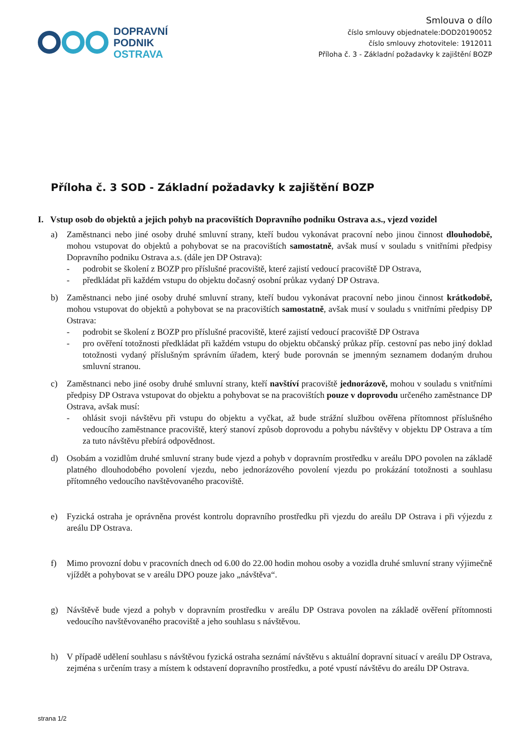DOPRAVNÍ
PODNIK
OSTRAVA
Smlouva o dílo
číslo smlouvy objednatele:DOD20190052
číslo smlouvy zhotovitele: 1912011
Příloha č. 3 - Základní požadavky k zajištění BOZP
Příloha č. 3 SOD - Základní požadavky k zajištění BOZP
I. Vstup osob do objektů a jejich pohyb na pracovištích Dopravního podniku Ostrava a.s., vjezd vozidel
a) Zaměstnanci nebo jiné osoby druhé smluvní strany, kteří budou vykonávat pracovní nebo jinou činnost dlouhodobě, mohou vstupovat do objektů a pohybovat se na pracovištích samostatně, avšak musí v souladu s vnitřními předpisy Dopravního podniku Ostrava a.s. (dále jen DP Ostrava):
- podrobit se školení z BOZP pro příslušné pracoviště, které zajistí vedoucí pracoviště DP Ostrava,
- předkládat při každém vstupu do objektu dočasný osobní průkaz vydaný DP Ostrava.
b) Zaměstnanci nebo jiné osoby druhé smluvní strany, kteří budou vykonávat pracovní nebo jinou činnost krátkodobě, mohou vstupovat do objektů a pohybovat se na pracovištích samostatně, avšak musí v souladu s vnitřními předpisy DP Ostrava:
- podrobit se školení z BOZP pro příslušné pracoviště, které zajistí vedoucí pracoviště DP Ostrava
- pro ověření totožnosti předkládat při každém vstupu do objektu občanský průkaz příp. cestovní pas nebo jiný doklad totožnosti vydaný příslušným správním úřadem, který bude porovnán se jmenným seznamem dodaným druhou smluvní stranou.
c) Zaměstnanci nebo jiné osoby druhé smluvní strany, kteří navštíví pracoviště jednorázově, mohou v souladu s vnitřními předpisy DP Ostrava vstupovat do objektu a pohybovat se na pracovištích pouze v doprovodu určeného zaměstnance DP Ostrava, avšak musí:
- ohlásit svoji návštěvu při vstupu do objektu a vyčkat, až bude strážní službou ověřena přítomnost příslušného vedoucího zaměstnance pracoviště, který stanoví způsob doprovodu a pohybu návštěvy v objektu DP Ostrava a tím za tuto návštěvu přebírá odpovědnost.
d) Osobám a vozidlům druhé smluvní strany bude vjezd a pohyb v dopravním prostředku v areálu DPO povolen na základě platného dlouhodobého povolení vjezdu, nebo jednorázového povolení vjezdu po prokázání totožnosti a souhlasu přítomného vedoucího navštěvovaného pracoviště.
e) Fyzická ostraha je oprávněna provést kontrolu dopravního prostředku při vjezdu do areálu DP Ostrava i při výjezdu z areálu DP Ostrava.
f) Mimo provozní dobu v pracovních dnech od 6.00 do 22.00 hodin mohou osoby a vozidla druhé smluvní strany výjimečně vjíždět a pohybovat se v areálu DPO pouze jako „návštěva“.
g) Návštěvě bude vjezd a pohyb v dopravním prostředku v areálu DP Ostrava povolen na základě ověření přítomnosti vedoucího navštěvovaného pracoviště a jeho souhlasu s návštěvou.
h) V případě udělení souhlasu s návštěvou fyzická ostraha seznámí návštěvu s aktuální dopravní situací v areálu DP Ostrava, zejména s určením trasy a místem k odstavení dopravního prostředku, a poté vpustí návštěvu do areálu DP Ostrava.
strana 1/2